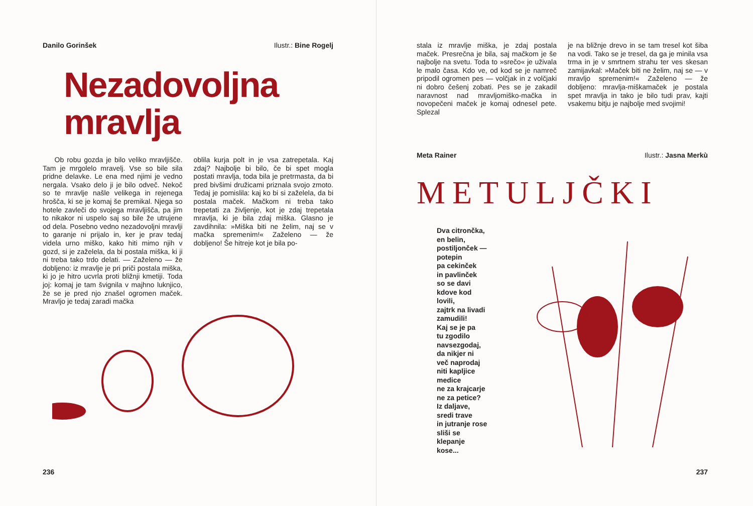Danilo Gorinšek Ilustr.: Bine Rogelj
Nezadovoljna
mravlja
Ob robu gozda je bilo veliko mravljišče. Tam je mrgolelo mravelj. Vse so bile sila pridne delavke. Le ena med njimi je vedno nergala. Vsako delo ji je bilo odveč. Nekoč so te mravlje našle velikega in rejenega hrošča, ki se je komaj še premikal. Njega so hotele zavleči do svojega mravljišča, pa jim to nikakor ni uspelo saj so bile že utrujene od dela. Posebno vedno nezadovoljni mravlji to garanje ni prijalo in, ker je prav tedaj videla urno miško, kako hiti mimo njih v gozd, si je zaželela, da bi postala miška, ki ji ni treba tako trdo delati. — Zaželeno — že dobljeno: iz mravlje je pri priči postala miška, ki jo je hitro ucvrla proti bližnji kmetiji. Toda joj: komaj je tam švignila v majhno luknjico, že se je pred njo znašel ogromen maček. Mravljo je tedaj zaradi mačka
oblila kurja polt in je vsa zatrepetala. Kaj zdaj? Najbolje bi bilo, če bi spet mogla postati mravlja, toda bila je pretrmasta, da bi pred bivšimi družicami priznala svojo zmoto. Tedaj je pomislila: kaj ko bi si zaželela, da bi postala maček. Mačkom ni treba tako trepetati za življenje, kot je zdaj trepetala mravlja, ki je bila zdaj miška. Glasno je zavdihnila: »Miška biti ne želim, naj se v mačka spremenim!« Zaželeno — že dobljeno! Še hitreje kot je bila po-
236
stala iz mravlje miška, je zdaj postala maček. Presrečna je bila, saj mačkom je še najbolje na svetu. Toda to »srečo« je uživala le malo časa. Kdo ve, od kod se je namreč pripodil ogromen pes — volčjak in z volčjaki ni dobro češenj zobati. Pes se je zakadil naravnost nad mravljomiško-mačka in novopečeni maček je komaj odnesel pete. Splezal
je na bližnje drevo in se tam tresel kot šiba na vodi. Tako se je tresel, da ga je minila vsa trma in je v smrtnem strahu ter ves skesan zamijavkal: »Maček biti ne želim, naj se — v mravljo spremenim!« Zaželeno — že dobljeno: mravlja-miškamaček je postala spet mravlja in tako je bilo tudi prav, kajti vsakemu bitju je najbolje med svojimi!
Meta Rainer Ilustr.: Jasna Merkù
METULJČKI
Dva citrončka,
en belin,
postiljonček —
potepin
pa cekinček
in pavlinček
so se davi
kdove kod
lovili,
zajtrk na livadi
zamudili!
Kaj se je pa
tu zgodilo
navsezgodaj,
da nikjer ni
več naprodaj
niti kapljice
medice
ne za krajcarje
ne za petice?
Iz daljave,
sredi trave
in jutranje rose
sliši se
klepanje
kose...
237